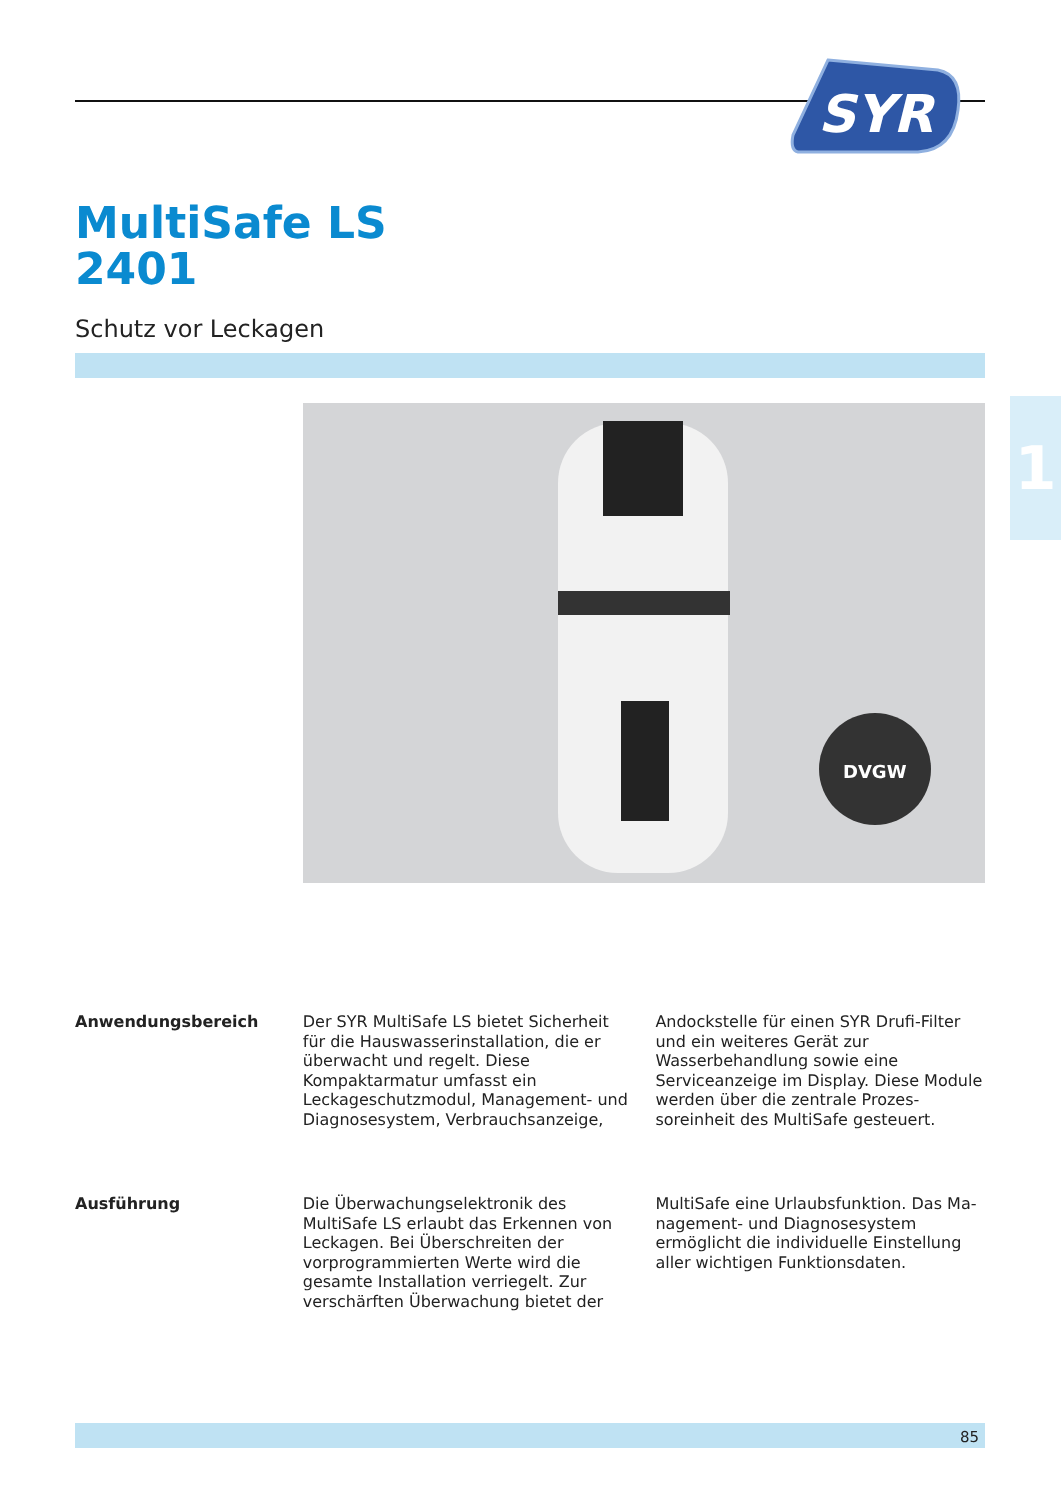SYR
MultiSafe LS
2401
Schutz vor Leckagen
DVGW
1
Anwendungsbereich Der SYR MultiSafe LS bietet Sicherheit für die Hauswasserinstallation, die er überwacht und regelt. Diese Kompaktarmatur umfasst ein Leckageschutzmodul, Management- und Diagnosesystem, Verbrauchsanzeige,
Andockstelle für einen SYR Drufi-Filter und ein weiteres Gerät zur Wasserbehandlung sowie eine Serviceanzeige im Display. Diese Module werden über die zentrale Prozes­soreinheit des MultiSafe gesteuert.
Ausführung Die Überwachungselektronik des MultiSafe LS erlaubt das Erkennen von Leckagen. Bei Überschreiten der vorprogrammierten Wer­te wird die gesamte Installation verriegelt. Zur verschärften Überwachung bietet der
MultiSafe eine Urlaubsfunktion. Das Ma­nagement- und Diagnosesystem ermöglicht die individuelle Einstellung aller wichtigen Funktionsdaten.
85